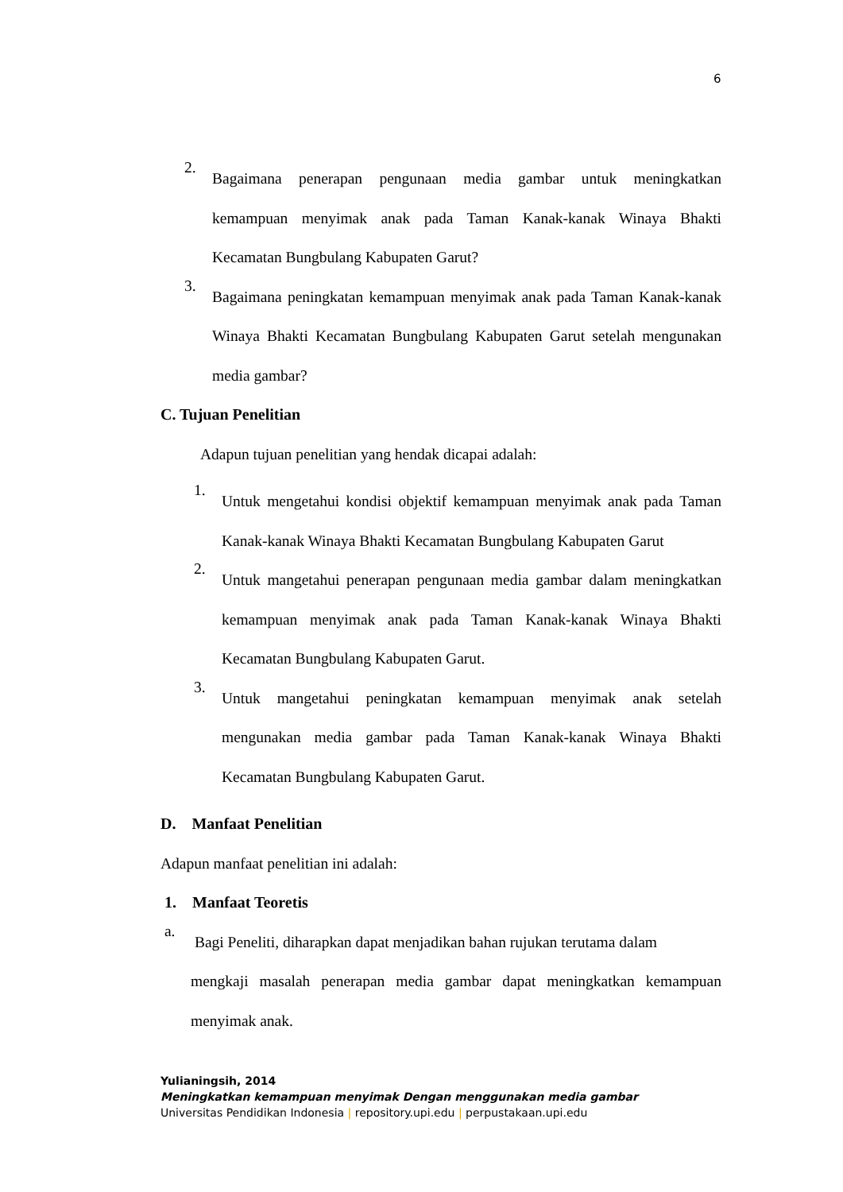6
2. Bagaimana penerapan pengunaan media gambar untuk meningkatkan kemampuan menyimak anak pada Taman Kanak-kanak Winaya Bhakti Kecamatan Bungbulang Kabupaten Garut?
3. Bagaimana peningkatan kemampuan menyimak anak pada Taman Kanak-kanak Winaya Bhakti Kecamatan Bungbulang Kabupaten Garut setelah mengunakan media gambar?
C. Tujuan Penelitian
Adapun tujuan penelitian yang hendak dicapai adalah:
1. Untuk mengetahui kondisi objektif kemampuan menyimak anak pada Taman Kanak-kanak Winaya Bhakti Kecamatan Bungbulang Kabupaten Garut
2. Untuk mangetahui penerapan pengunaan media gambar dalam meningkatkan kemampuan menyimak anak pada Taman Kanak-kanak Winaya Bhakti Kecamatan Bungbulang Kabupaten Garut.
3. Untuk mangetahui peningkatan kemampuan menyimak anak setelah mengunakan media gambar pada Taman Kanak-kanak Winaya Bhakti Kecamatan Bungbulang Kabupaten Garut.
D. Manfaat Penelitian
Adapun manfaat penelitian ini adalah:
1. Manfaat Teoretis
a. Bagi Peneliti, diharapkan dapat menjadikan bahan rujukan terutama dalam
mengkaji masalah penerapan media gambar dapat meningkatkan kemampuan menyimak anak.
Yulianingsih, 2014
Meningkatkan kemampuan menyimak Dengan menggunakan media gambar
Universitas Pendidikan Indonesia | repository.upi.edu | perpustakaan.upi.edu